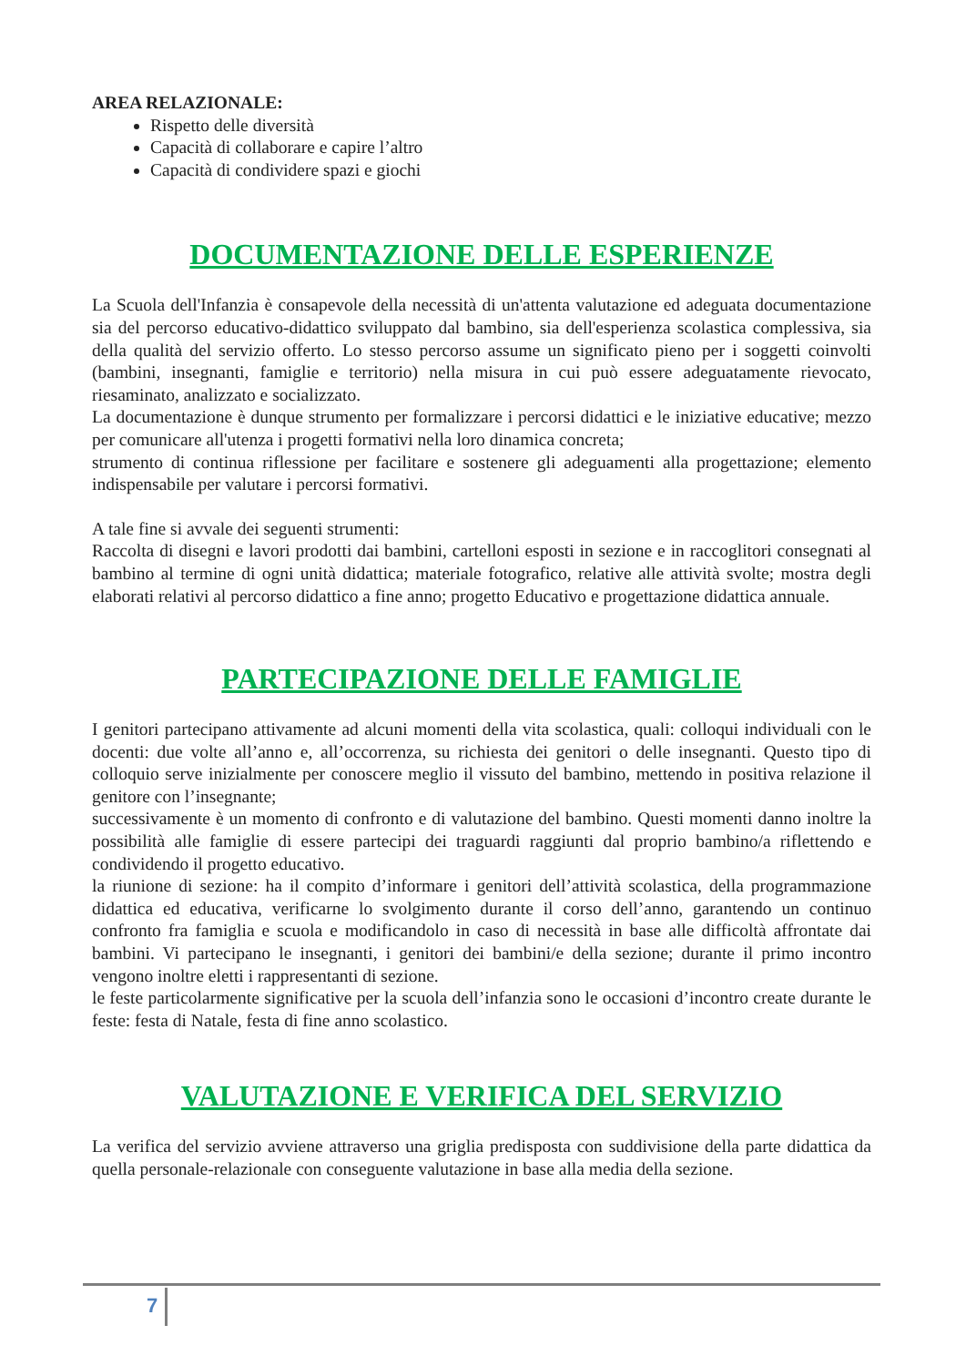AREA RELAZIONALE:
Rispetto delle diversità
Capacità di collaborare e capire l’altro
Capacità di condividere spazi e giochi
DOCUMENTAZIONE DELLE ESPERIENZE
La Scuola dell'Infanzia è consapevole della necessità di un'attenta valutazione ed adeguata documentazione sia del percorso educativo-didattico sviluppato dal bambino, sia dell'esperienza scolastica complessiva, sia della qualità del servizio offerto. Lo stesso percorso assume un significato pieno per i soggetti coinvolti (bambini, insegnanti, famiglie e territorio) nella misura in cui può essere adeguatamente rievocato, riesaminato, analizzato e socializzato.
La documentazione è dunque strumento per formalizzare i percorsi didattici e le iniziative educative; mezzo per comunicare all'utenza i progetti formativi nella loro dinamica concreta;
strumento di continua riflessione per facilitare e sostenere gli adeguamenti alla progettazione; elemento indispensabile per valutare i percorsi formativi.
A tale fine si avvale dei seguenti strumenti:
Raccolta di disegni e lavori prodotti dai bambini, cartelloni esposti in sezione e in raccoglitori consegnati al bambino al termine di ogni unità didattica; materiale fotografico, relative alle attività svolte; mostra degli elaborati relativi al percorso didattico a fine anno; progetto Educativo e progettazione didattica annuale.
PARTECIPAZIONE DELLE FAMIGLIE
I genitori partecipano attivamente ad alcuni momenti della vita scolastica, quali: colloqui individuali con le docenti: due volte all’anno e, all’occorrenza, su richiesta dei genitori o delle insegnanti. Questo tipo di colloquio serve inizialmente per conoscere meglio il vissuto del bambino, mettendo in positiva relazione il genitore con l’insegnante;
successivamente è un momento di confronto e di valutazione del bambino. Questi momenti danno inoltre la possibilità alle famiglie di essere partecipi dei traguardi raggiunti dal proprio bambino/a riflettendo e condividendo il progetto educativo.
la riunione di sezione: ha il compito d’informare i genitori dell’attività scolastica, della programmazione didattica ed educativa, verificarne lo svolgimento durante il corso dell’anno, garantendo un continuo confronto fra famiglia e scuola e modificandolo in caso di necessità in base alle difficoltà affrontate dai bambini. Vi partecipano le insegnanti, i genitori dei bambini/e della sezione; durante il primo incontro vengono inoltre eletti i rappresentanti di sezione.
le feste particolarmente significative per la scuola dell’infanzia sono le occasioni d’incontro create durante le feste: festa di Natale, festa di fine anno scolastico.
VALUTAZIONE E VERIFICA DEL SERVIZIO
La verifica del servizio avviene attraverso una griglia predisposta con suddivisione della parte didattica da quella personale-relazionale con conseguente valutazione in base alla media della sezione.
7